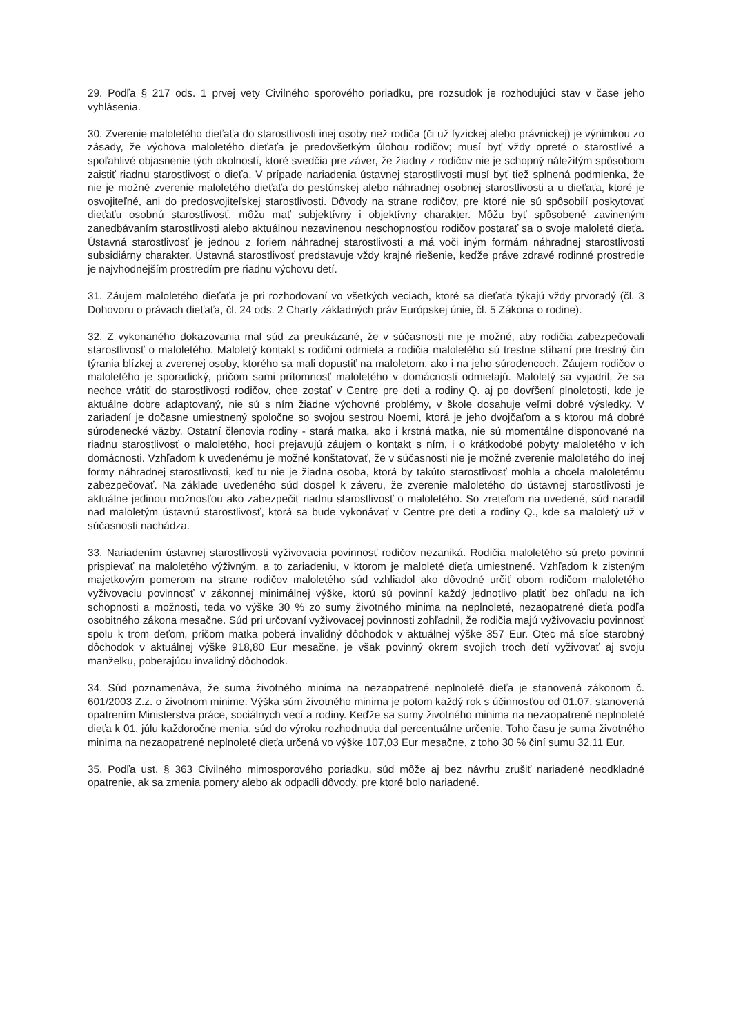29. Podľa § 217 ods. 1 prvej vety Civilného sporového poriadku, pre rozsudok je rozhodujúci stav v čase jeho vyhlásenia.
30. Zverenie maloletého dieťaťa do starostlivosti inej osoby než rodiča (či už fyzickej alebo právnickej) je výnimkou zo zásady, že výchova maloletého dieťaťa je predovšetkým úlohou rodičov; musí byť vždy opreté o starostlivé a spoľahlivé objasnenie tých okolností, ktoré svedčia pre záver, že žiadny z rodičov nie je schopný náležitým spôsobom zaistiť riadnu starostlivosť o dieťa. V prípade nariadenia ústavnej starostlivosti musí byť tiež splnená podmienka, že nie je možné zverenie maloletého dieťaťa do pestúnskej alebo náhradnej osobnej starostlivosti a u dieťaťa, ktoré je osvojiteľné, ani do predosvojiteľskej starostlivosti. Dôvody na strane rodičov, pre ktoré nie sú spôsobilí poskytovať dieťaťu osobnú starostlivosť, môžu mať subjektívny i objektívny charakter. Môžu byť spôsobené zavineným zanedbávaním starostlivosti alebo aktuálnou nezavinenou neschopnosťou rodičov postarať sa o svoje maloleté dieťa. Ústavná starostlivosť je jednou z foriem náhradnej starostlivosti a má voči iným formám náhradnej starostlivosti subsidiárny charakter. Ústavná starostlivosť predstavuje vždy krajné riešenie, keďže práve zdravé rodinné prostredie je najvhodnejším prostredím pre riadnu výchovu detí.
31. Záujem maloletého dieťaťa je pri rozhodovaní vo všetkých veciach, ktoré sa dieťaťa týkajú vždy prvoradý (čl. 3 Dohovoru o právach dieťaťa, čl. 24 ods. 2 Charty základných práv Európskej únie, čl. 5 Zákona o rodine).
32. Z vykonaného dokazovania mal súd za preukázané, že v súčasnosti nie je možné, aby rodičia zabezpečovali starostlivosť o maloletého. Maloletý kontakt s rodičmi odmieta a rodičia maloletého sú trestne stíhaní pre trestný čin týrania blízkej a zverenej osoby, ktorého sa mali dopustiť na maloletom, ako i na jeho súrodencoch. Záujem rodičov o maloletého je sporadický, pričom sami prítomnosť maloletého v domácnosti odmietajú. Maloletý sa vyjadril, že sa nechce vrátiť do starostlivosti rodičov, chce zostať v Centre pre deti a rodiny Q. aj po dovŕšení plnoletosti, kde je aktuálne dobre adaptovaný, nie sú s ním žiadne výchovné problémy, v škole dosahuje veľmi dobré výsledky. V zariadení je dočasne umiestnený spoločne so svojou sestrou Noemi, ktorá je jeho dvojčaťom a s ktorou má dobré súrodenecké väzby. Ostatní členovia rodiny - stará matka, ako i krstná matka, nie sú momentálne disponované na riadnu starostlivosť o maloletého, hoci prejavujú záujem o kontakt s ním, i o krátkodobé pobyty maloletého v ich domácnosti. Vzhľadom k uvedenému je možné konštatovať, že v súčasnosti nie je možné zverenie maloletého do inej formy náhradnej starostlivosti, keď tu nie je žiadna osoba, ktorá by takúto starostlivosť mohla a chcela maloletému zabezpečovať. Na základe uvedeného súd dospel k záveru, že zverenie maloletého do ústavnej starostlivosti je aktuálne jedinou možnosťou ako zabezpečiť riadnu starostlivosť o maloletého. So zreteľom na uvedené, súd naradil nad maloletým ústavnú starostlivosť, ktorá sa bude vykonávať v Centre pre deti a rodiny Q., kde sa maloletý už v súčasnosti nachádza.
33. Nariadením ústavnej starostlivosti vyživovacia povinnosť rodičov nezaniká. Rodičia maloletého sú preto povinní prispievať na maloletého výživným, a to zariadeniu, v ktorom je maloleté dieťa umiestnené. Vzhľadom k zisteným majetkovým pomerom na strane rodičov maloletého súd vzhliadol ako dôvodné určiť obom rodičom maloletého vyživovaciu povinnosť v zákonnej minimálnej výške, ktorú sú povinní každý jednotlivo platiť bez ohľadu na ich schopnosti a možnosti, teda vo výške 30 % zo sumy životného minima na neplnoleté, nezaopatrené dieťa podľa osobitného zákona mesačne. Súd pri určovaní vyživovacej povinnosti zohľadnil, že rodičia majú vyživovaciu povinnosť spolu k trom deťom, pričom matka poberá invalidný dôchodok v aktuálnej výške 357 Eur. Otec má síce starobný dôchodok v aktuálnej výške 918,80 Eur mesačne, je však povinný okrem svojich troch detí vyživovať aj svoju manželku, poberajúcu invalidný dôchodok.
34. Súd poznamenáva, že suma životného minima na nezaopatrené neplnoleté dieťa je stanovená zákonom č. 601/2003 Z.z. o životnom minime. Výška súm životného minima je potom každý rok s účinnosťou od 01.07. stanovená opatrením Ministerstva práce, sociálnych vecí a rodiny. Keďže sa sumy životného minima na nezaopatrené neplnoleté dieťa k 01. júlu každoročne menia, súd do výroku rozhodnutia dal percentuálne určenie. Toho času je suma životného minima na nezaopatrené neplnoleté dieťa určená vo výške 107,03 Eur mesačne, z toho 30 % činí sumu 32,11 Eur.
35. Podľa ust. § 363 Civilného mimosporového poriadku, súd môže aj bez návrhu zrušiť nariadené neodkladné opatrenie, ak sa zmenia pomery alebo ak odpadli dôvody, pre ktoré bolo nariadené.